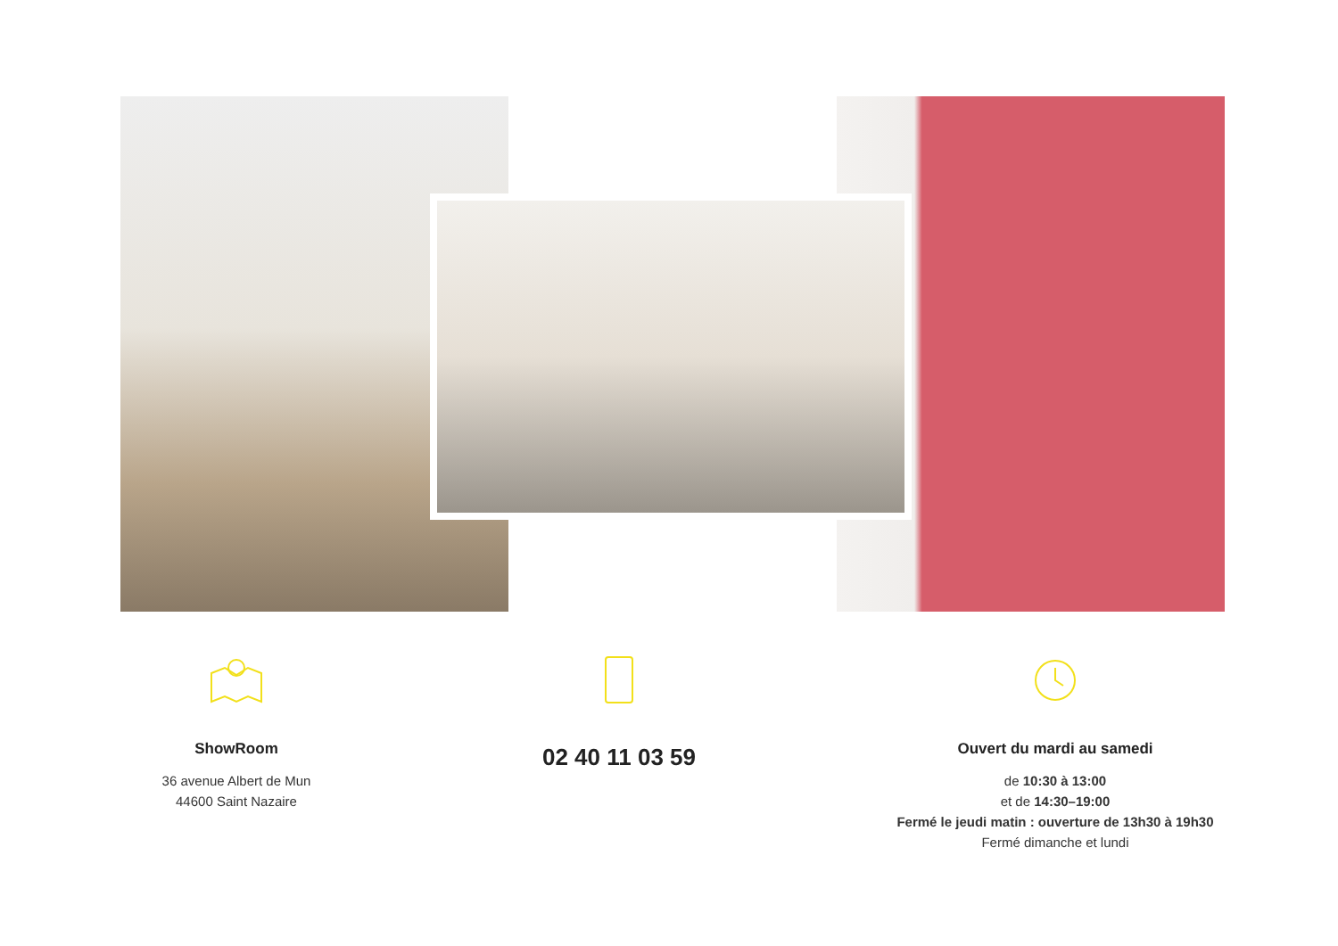ShowRoom
36 avenue Albert de Mun
44600 Saint Nazaire
02 40 11 03 59
Ouvert du mardi au samedi
de 10:30 à 13:00
et de 14:30–19:00
Fermé le jeudi matin : ouverture de 13h30 à 19h30
Fermé dimanche et lundi